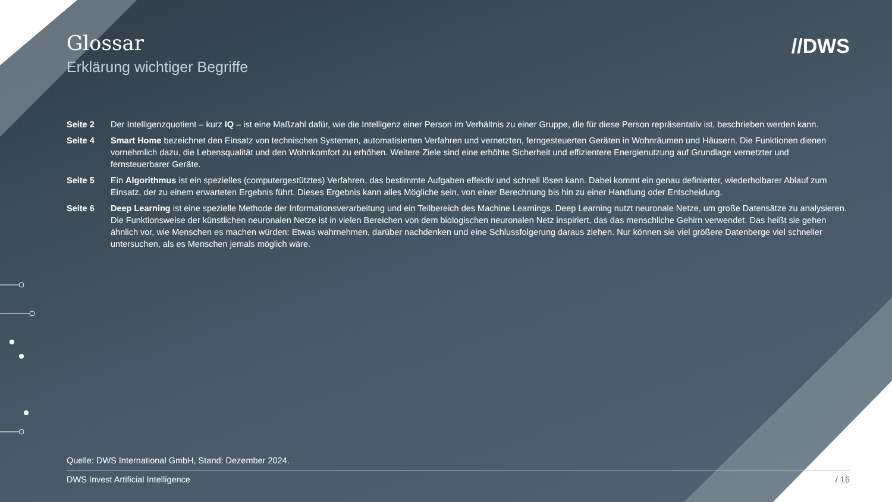//DWS
Glossar
Erklärung wichtiger Begriffe
Seite 2 Der Intelligenzquotient – kurz IQ – ist eine Maßzahl dafür, wie die Intelligenz einer Person im Verhältnis zu einer Gruppe, die für diese Person repräsentativ ist, beschrieben werden kann.
Seite 4 Smart Home bezeichnet den Einsatz von technischen Systemen, automatisierten Verfahren und vernetzten, ferngesteuerten Geräten in Wohnräumen und Häusern. Die Funktionen dienen vornehmlich dazu, die Lebensqualität und den Wohnkomfort zu erhöhen. Weitere Ziele sind eine erhöhte Sicherheit und effizientere Energienutzung auf Grundlage vernetzter und fernsteuerbarer Geräte.
Seite 5 Ein Algorithmus ist ein spezielles (computergestütztes) Verfahren, das bestimmte Aufgaben effektiv und schnell lösen kann. Dabei kommt ein genau definierter, wiederholbarer Ablauf zum Einsatz, der zu einem erwarteten Ergebnis führt. Dieses Ergebnis kann alles Mögliche sein, von einer Berechnung bis hin zu einer Handlung oder Entscheidung.
Seite 6 Deep Learning ist eine spezielle Methode der Informationsverarbeitung und ein Teilbereich des Machine Learnings. Deep Learning nutzt neuronale Netze, um große Datensätze zu analysieren. Die Funktionsweise der künstlichen neuronalen Netze ist in vielen Bereichen von dem biologischen neuronalen Netz inspiriert, das das menschliche Gehirn verwendet. Das heißt sie gehen ähnlich vor, wie Menschen es machen würden: Etwas wahrnehmen, darüber nachdenken und eine Schlussfolgerung daraus ziehen. Nur können sie viel größere Datenberge viel schneller untersuchen, als es Menschen jemals möglich wäre.
Quelle: DWS International GmbH, Stand: Dezember 2024.
DWS Invest Artificial Intelligence / 16